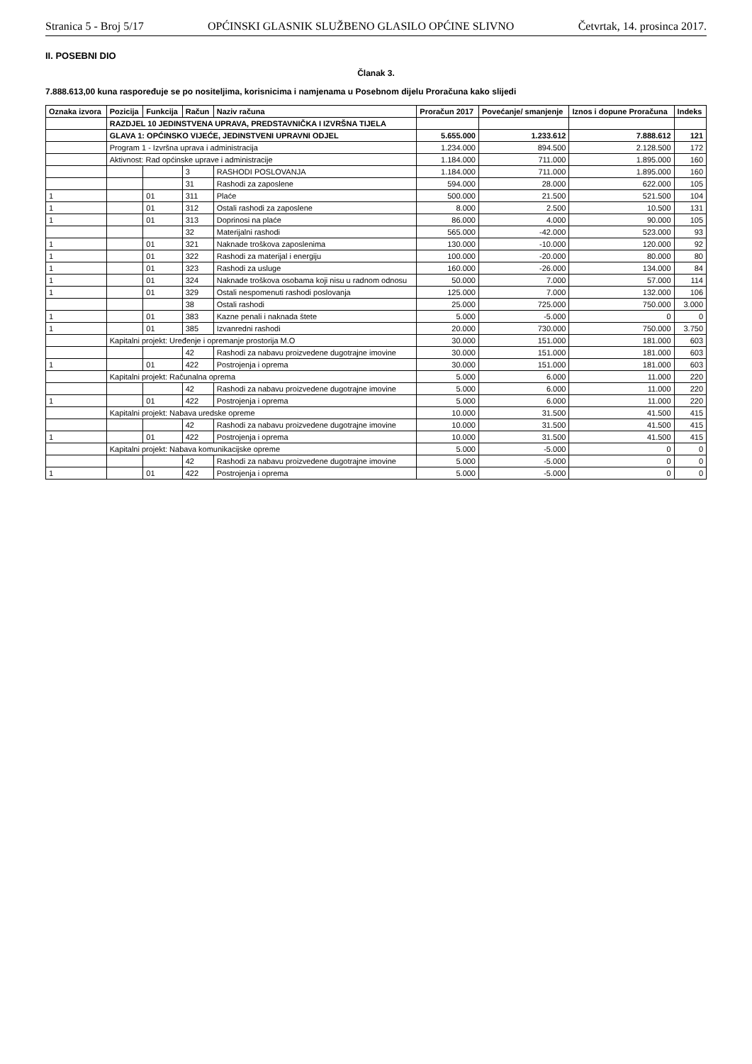Stranica 5 - Broj 5/17 OPĆINSKI GLASNIK SLUŽBENO GLASILO OPĆINE SLIVNO Četvrtak, 14. prosinca 2017.
II. POSEBNI DIO
Članak 3.
7.888.613,00 kuna raspoređuje se po nositeljima, korisnicima i namjenama u Posebnom dijelu Proračuna kako slijedi
| Oznaka izvora | Pozicija | Funkcija | Račun | Naziv računa | Proračun 2017 | Povećanje/ smanjenje | Iznos i dopune Proračuna | Indeks |
| --- | --- | --- | --- | --- | --- | --- | --- | --- |
| | RAZDJEL 10 JEDINSTVENA UPRAVA, PREDSTAVNIČKA I IZVRŠNA TIJELA | | | | | | | |
| | GLAVA 1: OPĆINSKO VIJEĆE, JEDINSTVENI UPRAVNI ODJEL | | | | 5.655.000 | 1.233.612 | 7.888.612 | 121 |
| | Program 1 - Izvršna uprava i administracija | | | | 1.234.000 | 894.500 | 2.128.500 | 172 |
| | Aktivnost: Rad općinske uprave i administracije | | | | 1.184.000 | 711.000 | 1.895.000 | 160 |
| | | | 3 | RASHODI POSLOVANJA | 1.184.000 | 711.000 | 1.895.000 | 160 |
| | | | 31 | Rashodi za zaposlene | 594.000 | 28.000 | 622.000 | 105 |
| 1 | | 01 | 311 | Plaće | 500.000 | 21.500 | 521.500 | 104 |
| 1 | | 01 | 312 | Ostali rashodi za zaposlene | 8.000 | 2.500 | 10.500 | 131 |
| 1 | | 01 | 313 | Doprinosi na plaće | 86.000 | 4.000 | 90.000 | 105 |
| | | | 32 | Materijalni rashodi | 565.000 | -42.000 | 523.000 | 93 |
| 1 | | 01 | 321 | Naknade troškova zaposlenima | 130.000 | -10.000 | 120.000 | 92 |
| 1 | | 01 | 322 | Rashodi za materijal i energiju | 100.000 | -20.000 | 80.000 | 80 |
| 1 | | 01 | 323 | Rashodi za usluge | 160.000 | -26.000 | 134.000 | 84 |
| 1 | | 01 | 324 | Naknade troškova osobama koji nisu u radnom odnosu | 50.000 | 7.000 | 57.000 | 114 |
| 1 | | 01 | 329 | Ostali nespomenuti rashodi poslovanja | 125.000 | 7.000 | 132.000 | 106 |
| | | | 38 | Ostali rashodi | 25.000 | 725.000 | 750.000 | 3.000 |
| 1 | | 01 | 383 | Kazne penali i naknada štete | 5.000 | -5.000 | 0 | 0 |
| 1 | | 01 | 385 | Izvanredni rashodi | 20.000 | 730.000 | 750.000 | 3.750 |
| | Kapitalni projekt: Uređenje i opremanje prostorija M.O | | | | 30.000 | 151.000 | 181.000 | 603 |
| | | | 42 | Rashodi za nabavu proizvedene dugotrajne imovine | 30.000 | 151.000 | 181.000 | 603 |
| 1 | | 01 | 422 | Postrojenja i oprema | 30.000 | 151.000 | 181.000 | 603 |
| | Kapitalni projekt: Računalna oprema | | | | 5.000 | 6.000 | 11.000 | 220 |
| | | | 42 | Rashodi za nabavu proizvedene dugotrajne imovine | 5.000 | 6.000 | 11.000 | 220 |
| 1 | | 01 | 422 | Postrojenja i oprema | 5.000 | 6.000 | 11.000 | 220 |
| | Kapitalni projekt: Nabava uredske opreme | | | | 10.000 | 31.500 | 41.500 | 415 |
| | | | 42 | Rashodi za nabavu proizvedene dugotrajne imovine | 10.000 | 31.500 | 41.500 | 415 |
| 1 | | 01 | 422 | Postrojenja i oprema | 10.000 | 31.500 | 41.500 | 415 |
| | Kapitalni projekt: Nabava komunikacijske opreme | | | | 5.000 | -5.000 | 0 | 0 |
| | | | 42 | Rashodi za nabavu proizvedene dugotrajne imovine | 5.000 | -5.000 | 0 | 0 |
| 1 | | 01 | 422 | Postrojenja i oprema | 5.000 | -5.000 | 0 | 0 |